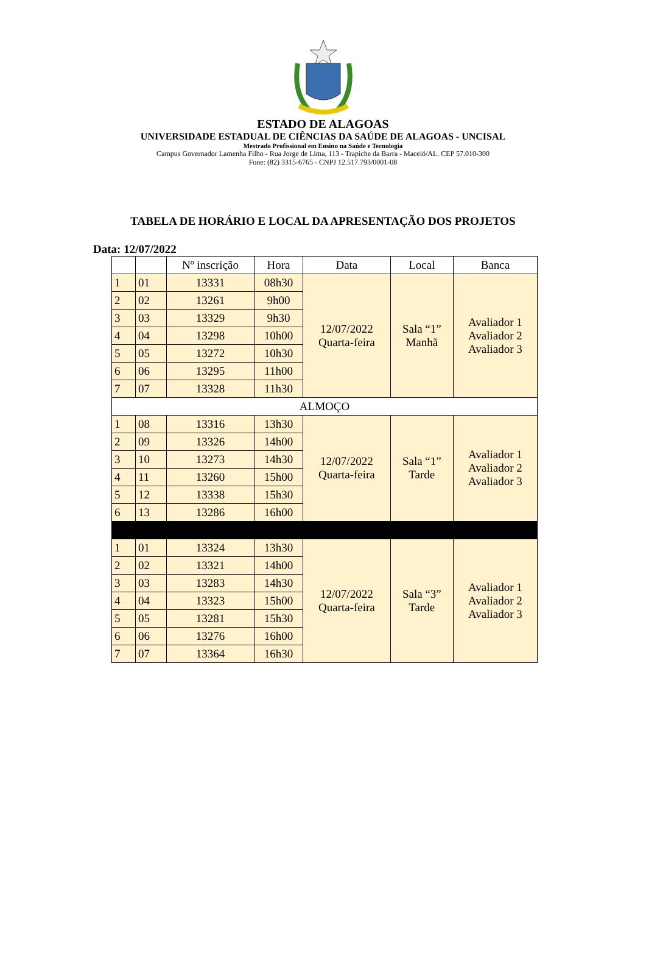ESTADO DE ALAGOAS
UNIVERSIDADE ESTADUAL DE CIÊNCIAS DA SAÚDE DE ALAGOAS - UNCISAL
Mestrado Profissional em Ensino na Saúde e Tecnologia
Campus Governador Lamenha Filho - Rua Jorge de Lima, 113 - Trapiche da Barra - Maceió/AL. CEP 57.010-300
Fone: (82) 3315-6765 - CNPJ 12.517.793/0001-08
TABELA DE HORÁRIO E LOCAL DA APRESENTAÇÃO DOS PROJETOS
Data: 12/07/2022
| | | Nº inscrição | Hora | Data | Local | Banca |
| --- | --- | --- | --- | --- | --- | --- |
| 1 | 01 | 13331 | 08h30 | 12/07/2022 Quarta-feira | Sala “1” Manhã | Avaliador 1 Avaliador 2 Avaliador 3 |
| 2 | 02 | 13261 | 9h00 | | | |
| 3 | 03 | 13329 | 9h30 | | | |
| 4 | 04 | 13298 | 10h00 | | | |
| 5 | 05 | 13272 | 10h30 | | | |
| 6 | 06 | 13295 | 11h00 | | | |
| 7 | 07 | 13328 | 11h30 | | | |
| ALMOÇO | | | | | | |
| 1 | 08 | 13316 | 13h30 | 12/07/2022 Quarta-feira | Sala “1” Tarde | Avaliador 1 Avaliador 2 Avaliador 3 |
| 2 | 09 | 13326 | 14h00 | | | |
| 3 | 10 | 13273 | 14h30 | | | |
| 4 | 11 | 13260 | 15h00 | | | |
| 5 | 12 | 13338 | 15h30 | | | |
| 6 | 13 | 13286 | 16h00 | | | |
| 1 | 01 | 13324 | 13h30 | 12/07/2022 Quarta-feira | Sala “3” Tarde | Avaliador 1 Avaliador 2 Avaliador 3 |
| 2 | 02 | 13321 | 14h00 | | | |
| 3 | 03 | 13283 | 14h30 | | | |
| 4 | 04 | 13323 | 15h00 | | | |
| 5 | 05 | 13281 | 15h30 | | | |
| 6 | 06 | 13276 | 16h00 | | | |
| 7 | 07 | 13364 | 16h30 | | | |